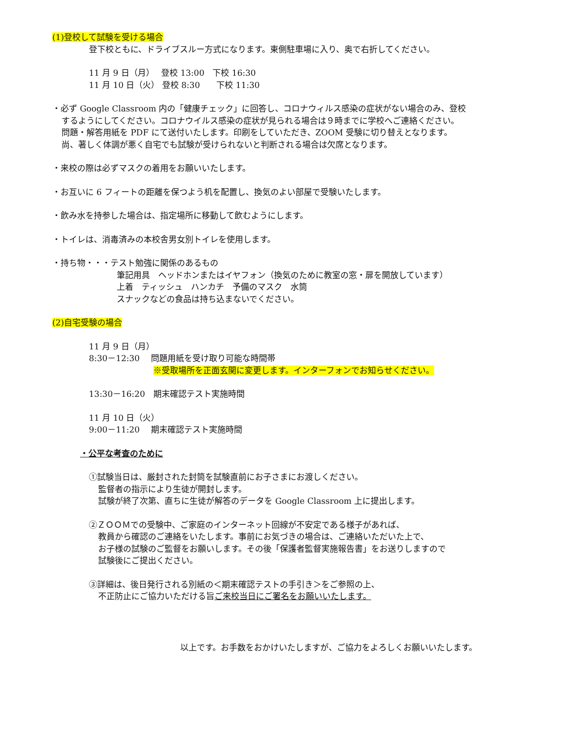(1)登校して試験を受ける場合
登下校ともに、ドライブスルー方式になります。東側駐車場に入り、奥で右折してください。
11 月 9 日（月）　 登校 13:00　下校 16:30
11 月 10 日（火） 登校 8:30　　下校 11:30
・必ず Google Classroom 内の「健康チェック」に回答し、コロナウィルス感染の症状がない場合のみ、登校
するようにしてください。コロナウイルス感染の症状が見られる場合は９時までに学校へご連絡ください。
問題・解答用紙を PDF にて送付いたします。印刷をしていただき、ZOOM 受験に切り替えとなります。
尚、著しく体調が悪く自宅でも試験が受けられないと判断される場合は欠席となります。
・来校の際は必ずマスクの着用をお願いいたします。
・お互いに 6 フィートの距離を保つよう机を配置し、換気のよい部屋で受験いたします。
・飲み水を持参した場合は、指定場所に移動して飲むようにします。
・トイレは、消毒済みの本校舎男女別トイレを使用します。
・持ち物・・・テスト勉強に関係のあるもの
筆記用具　ヘッドホンまたはイヤフォン（換気のために教室の窓・扉を開放しています）
上着　ティッシュ　ハンカチ　予備のマスク　水筒
スナックなどの食品は持ち込まないでください。
(2)自宅受験の場合
11 月 9 日（月）
8:30－12:30　 問題用紙を受け取り可能な時間帯
※受取場所を正面玄関に変更します。インターフォンでお知らせください。
13:30－16:20　期末確認テスト実施時間
11 月 10 日（火）
9:00－11:20　 期末確認テスト実施時間
・公平な考査のために
①試験当日は、厳封された封筒を試験直前にお子さまにお渡しください。
監督者の指示により生徒が開封します。
試験が終了次第、直ちに生徒が解答のデータを Google Classroom 上に提出します。
②ＺＯＯＭでの受験中、ご家庭のインターネット回線が不安定である様子があれば、
教員から確認のご連絡をいたします。事前にお気づきの場合は、ご連絡いただいた上で、
お子様の試験のご監督をお願いします。その後「保護者監督実施報告書」をお送りしますので
試験後にご提出ください。
③詳細は、後日発行される別紙の＜期末確認テストの手引き＞をご参照の上、
不正防止にご協力いただける旨ご来校当日にご署名をお願いいたします。
以上です。お手数をおかけいたしますが、ご協力をよろしくお願いいたします。